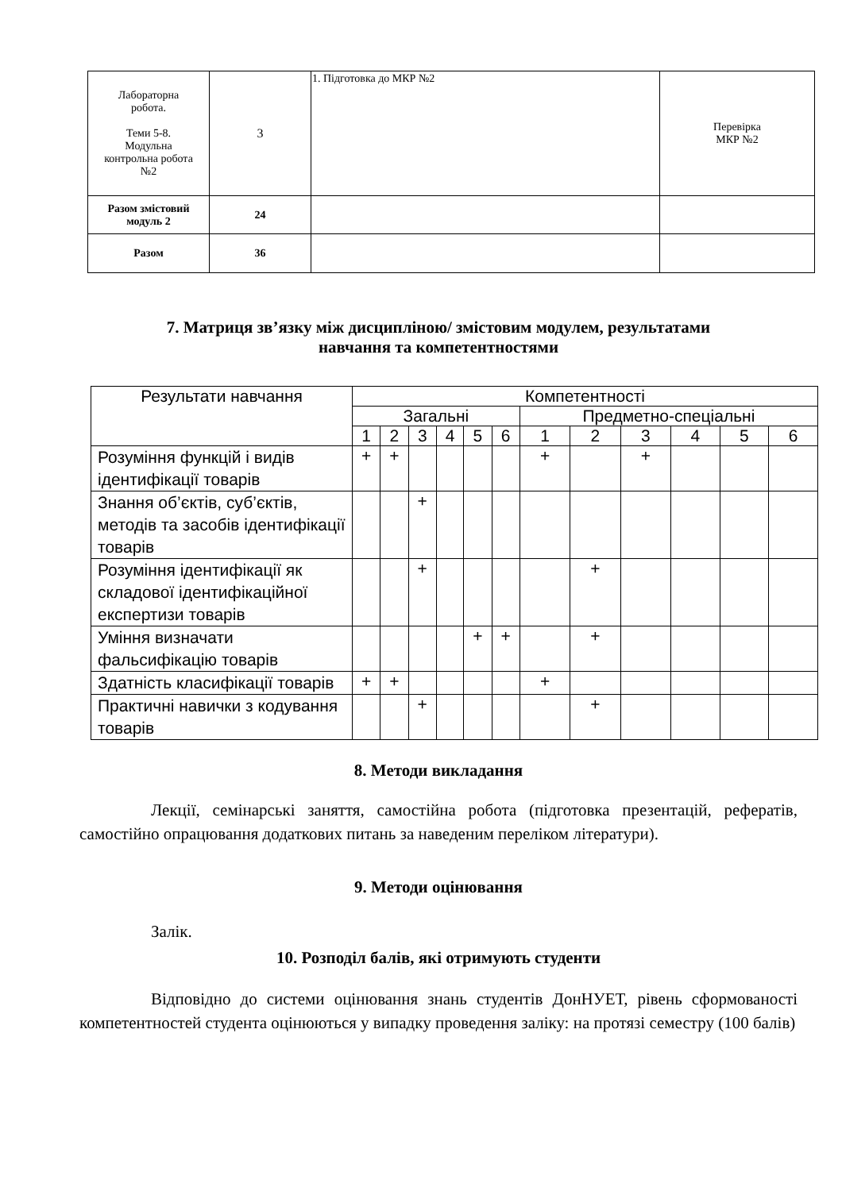| Лабораторна робота. Теми 5-8. Модульна контрольна робота №2 | 3 | 1. Підготовка до МКР №2 | Перевірка МКР №2 |
| Разом змістовий модуль 2 | 24 | | |
| Разом | 36 | | |
7. Матриця зв’язку між дисципліною/ змістовим модулем, результатами
навчання та компетентностями
| Результати навчання | Компетентності | | | | | | | | | | | |
| --- | --- | --- | --- | --- | --- | --- | --- | --- | --- | --- | --- | --- |
| | Загальні | | | | | | Предметно-спеціальні | | | | | |
| | 1 | 2 | 3 | 4 | 5 | 6 | 1 | 2 | 3 | 4 | 5 | 6 |
| Розуміння функцій і видів ідентифікації товарів | + | + | | | | | + | | + | | | |
| Знання об’єктів, суб’єктів, методів та засобів ідентифікації товарів | | | + | | | | | | | | | |
| Розуміння ідентифікації як складової ідентифікаційної експертизи товарів | | | + | | | | | + | | | | |
| Уміння визначати фальсифікацію товарів | | | | | + | + | | + | | | | |
| Здатність класифікації товарів | + | + | | | | | + | | | | | |
| Практичні навички з кодування товарів | | | + | | | | | + | | | | |
8. Методи викладання
Лекції, семінарські заняття, самостійна робота (підготовка презентацій, рефератів, самостійно опрацювання додаткових питань за наведеним переліком літератури).
9. Методи оцінювання
Залік.
10. Розподіл балів, які отримують студенти
Відповідно до системи оцінювання знань студентів ДонНУЕТ, рівень сформованості компетентностей студента оцінюються у випадку проведення заліку: на протязі семестру (100 балів)